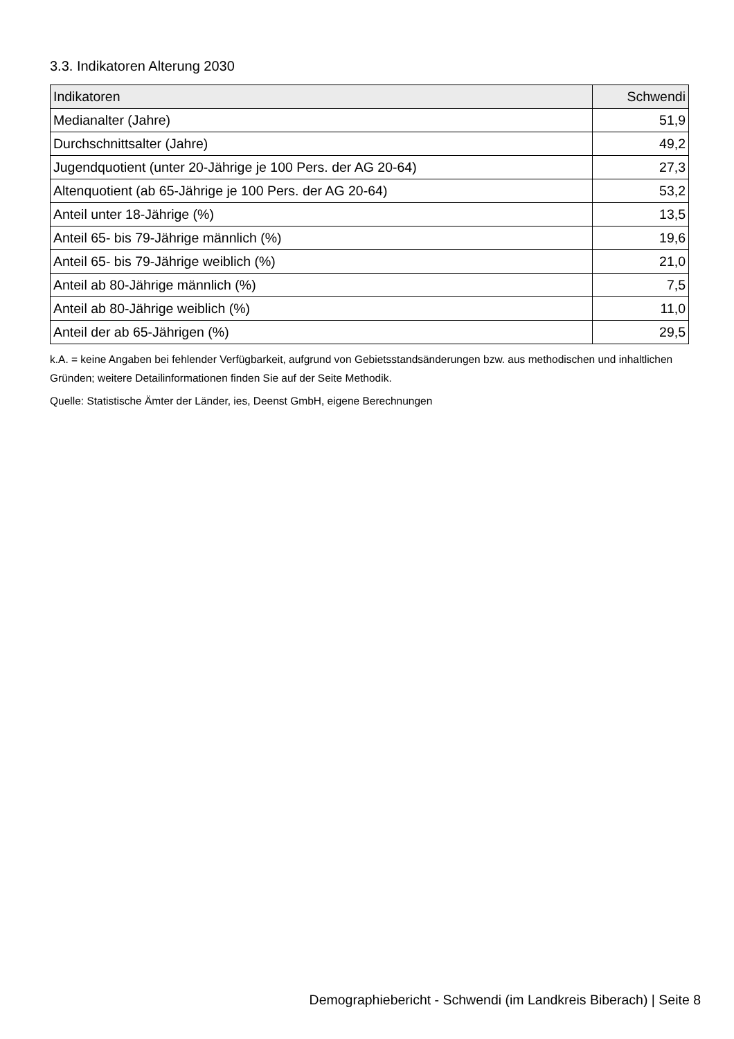3.3. Indikatoren Alterung 2030
| Indikatoren | Schwendi |
| --- | --- |
| Medianalter (Jahre) | 51,9 |
| Durchschnittsalter (Jahre) | 49,2 |
| Jugendquotient (unter 20-Jährige je 100 Pers. der AG 20-64) | 27,3 |
| Altenquotient (ab 65-Jährige je 100 Pers. der AG 20-64) | 53,2 |
| Anteil unter 18-Jährige (%) | 13,5 |
| Anteil 65- bis 79-Jährige männlich (%) | 19,6 |
| Anteil 65- bis 79-Jährige weiblich (%) | 21,0 |
| Anteil ab 80-Jährige männlich (%) | 7,5 |
| Anteil ab 80-Jährige weiblich (%) | 11,0 |
| Anteil der ab 65-Jährigen (%) | 29,5 |
k.A. = keine Angaben bei fehlender Verfügbarkeit, aufgrund von Gebietsstandsänderungen bzw. aus methodischen und inhaltlichen Gründen; weitere Detailinformationen finden Sie auf der Seite Methodik.
Quelle: Statistische Ämter der Länder, ies, Deenst GmbH, eigene Berechnungen
Demographiebericht - Schwendi (im Landkreis Biberach) | Seite 8